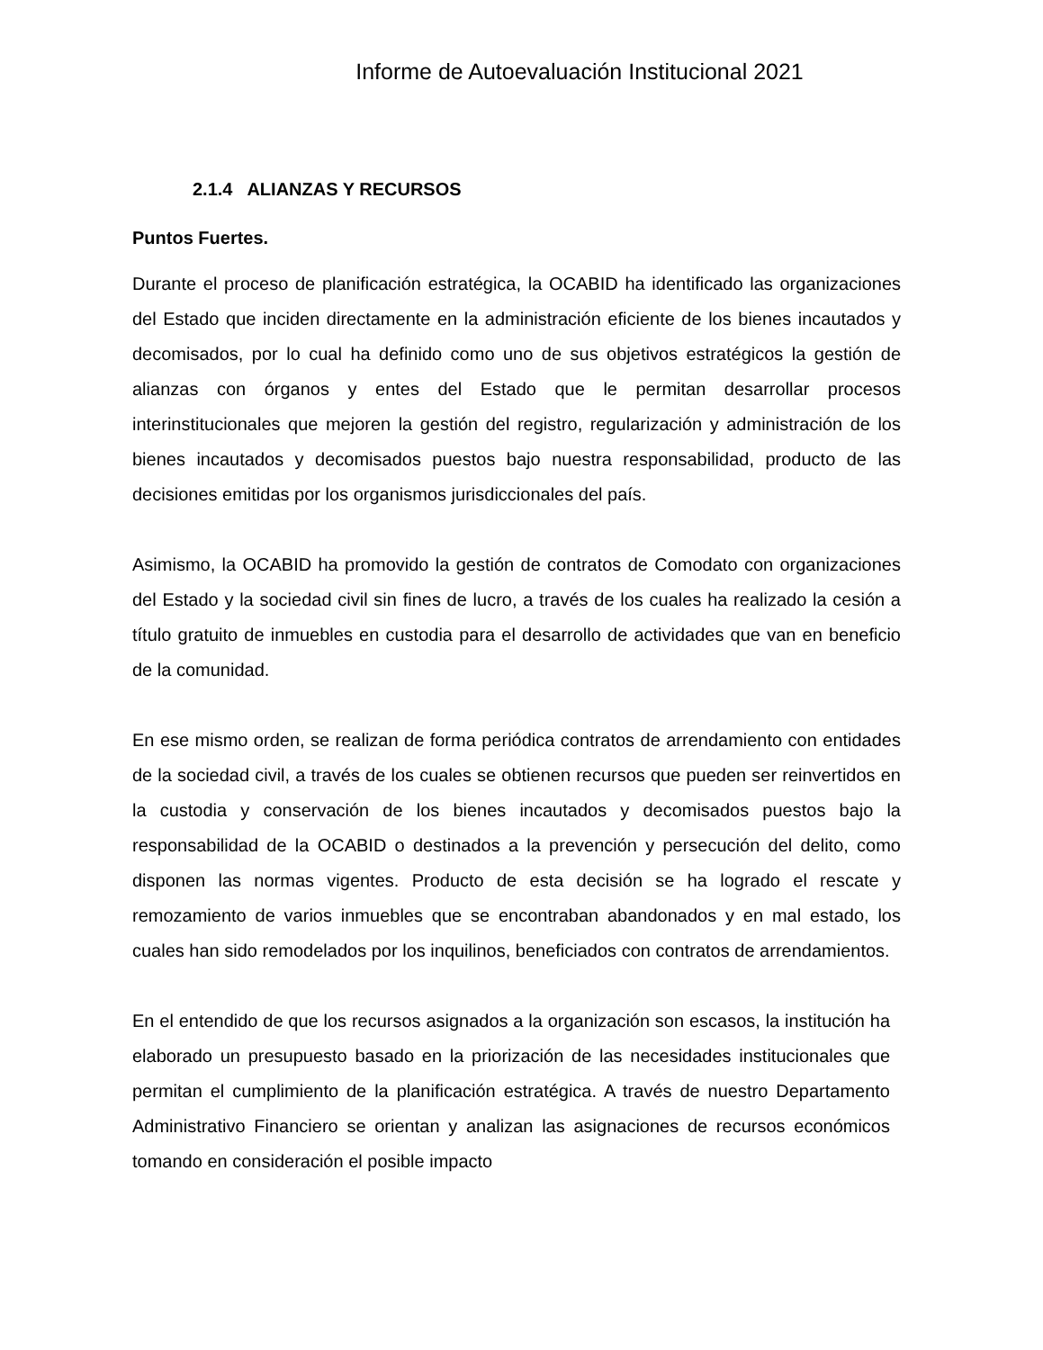Informe de Autoevaluación Institucional 2021
2.1.4 ALIANZAS Y RECURSOS
Puntos Fuertes.
Durante el proceso de planificación estratégica, la OCABID ha identificado las organizaciones del Estado que inciden directamente en la administración eficiente de los bienes incautados y decomisados, por lo cual ha definido como uno de sus objetivos estratégicos la gestión de alianzas con órganos y entes del Estado que le permitan desarrollar procesos interinstitucionales que mejoren la gestión del registro, regularización y administración de los bienes incautados y decomisados puestos bajo nuestra responsabilidad, producto de las decisiones emitidas por los organismos jurisdiccionales del país.
Asimismo, la OCABID ha promovido la gestión de contratos de Comodato con organizaciones del Estado y la sociedad civil sin fines de lucro, a través de los cuales ha realizado la cesión a título gratuito de inmuebles en custodia para el desarrollo de actividades que van en beneficio de la comunidad.
En ese mismo orden, se realizan de forma periódica contratos de arrendamiento con entidades de la sociedad civil, a través de los cuales se obtienen recursos que pueden ser reinvertidos en la custodia y conservación de los bienes incautados y decomisados puestos bajo la responsabilidad de la OCABID o destinados a la prevención y persecución del delito, como disponen las normas vigentes. Producto de esta decisión se ha logrado el rescate y remozamiento de varios inmuebles que se encontraban abandonados y en mal estado, los cuales han sido remodelados por los inquilinos, beneficiados con contratos de arrendamientos.
En el entendido de que los recursos asignados a la organización son escasos, la institución ha elaborado un presupuesto basado en la priorización de las necesidades institucionales que permitan el cumplimiento de la planificación estratégica. A través de nuestro Departamento Administrativo Financiero se orientan y analizan las asignaciones de recursos económicos tomando en consideración el posible impacto